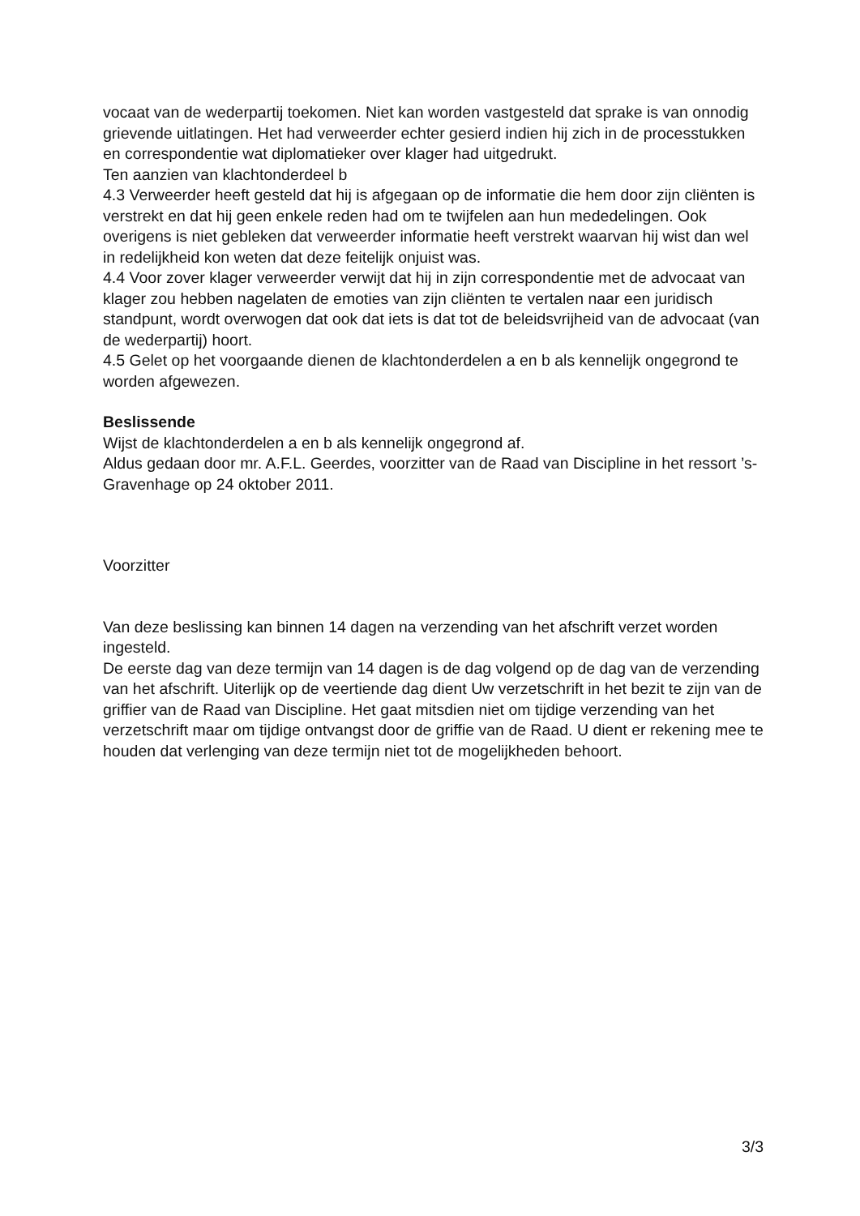vocaat van de wederpartij toekomen. Niet kan worden vastgesteld dat sprake is van onnodig grievende uitlatingen. Het had verweerder echter gesierd indien hij zich in de processtukken en correspondentie wat diplomatieker over klager had uitgedrukt.
Ten aanzien van klachtonderdeel b
4.3 Verweerder heeft gesteld dat hij is afgegaan op de informatie die hem door zijn cliënten is verstrekt en dat hij geen enkele reden had om te twijfelen aan hun mededelingen. Ook overigens is niet gebleken dat verweerder informatie heeft verstrekt waarvan hij wist dan wel in redelijkheid kon weten dat deze feitelijk onjuist was.
4.4 Voor zover klager verweerder verwijt dat hij in zijn correspondentie met de advocaat van klager zou hebben nagelaten de emoties van zijn cliënten te vertalen naar een juridisch standpunt, wordt overwogen dat ook dat iets is dat tot de beleidsvrijheid van de advocaat (van de wederpartij) hoort.
4.5 Gelet op het voorgaande dienen de klachtonderdelen a en b als kennelijk ongegrond te worden afgewezen.
Beslissende
Wijst de klachtonderdelen a en b als kennelijk ongegrond af.
Aldus gedaan door mr. A.F.L. Geerdes, voorzitter van de Raad van Discipline in het ressort ’s-Gravenhage op 24 oktober 2011.
Voorzitter
Van deze beslissing kan binnen 14 dagen na verzending van het afschrift verzet worden ingesteld.
De eerste dag van deze termijn van 14 dagen is de dag volgend op de dag van de verzending van het afschrift. Uiterlijk op de veertiende dag dient Uw verzetschrift in het bezit te zijn van de griffier van de Raad van Discipline. Het gaat mitsdien niet om tijdige verzending van het verzetschrift maar om tijdige ontvangst door de griffie van de Raad. U dient er rekening mee te houden dat verlenging van deze termijn niet tot de mogelijkheden behoort.
3/3